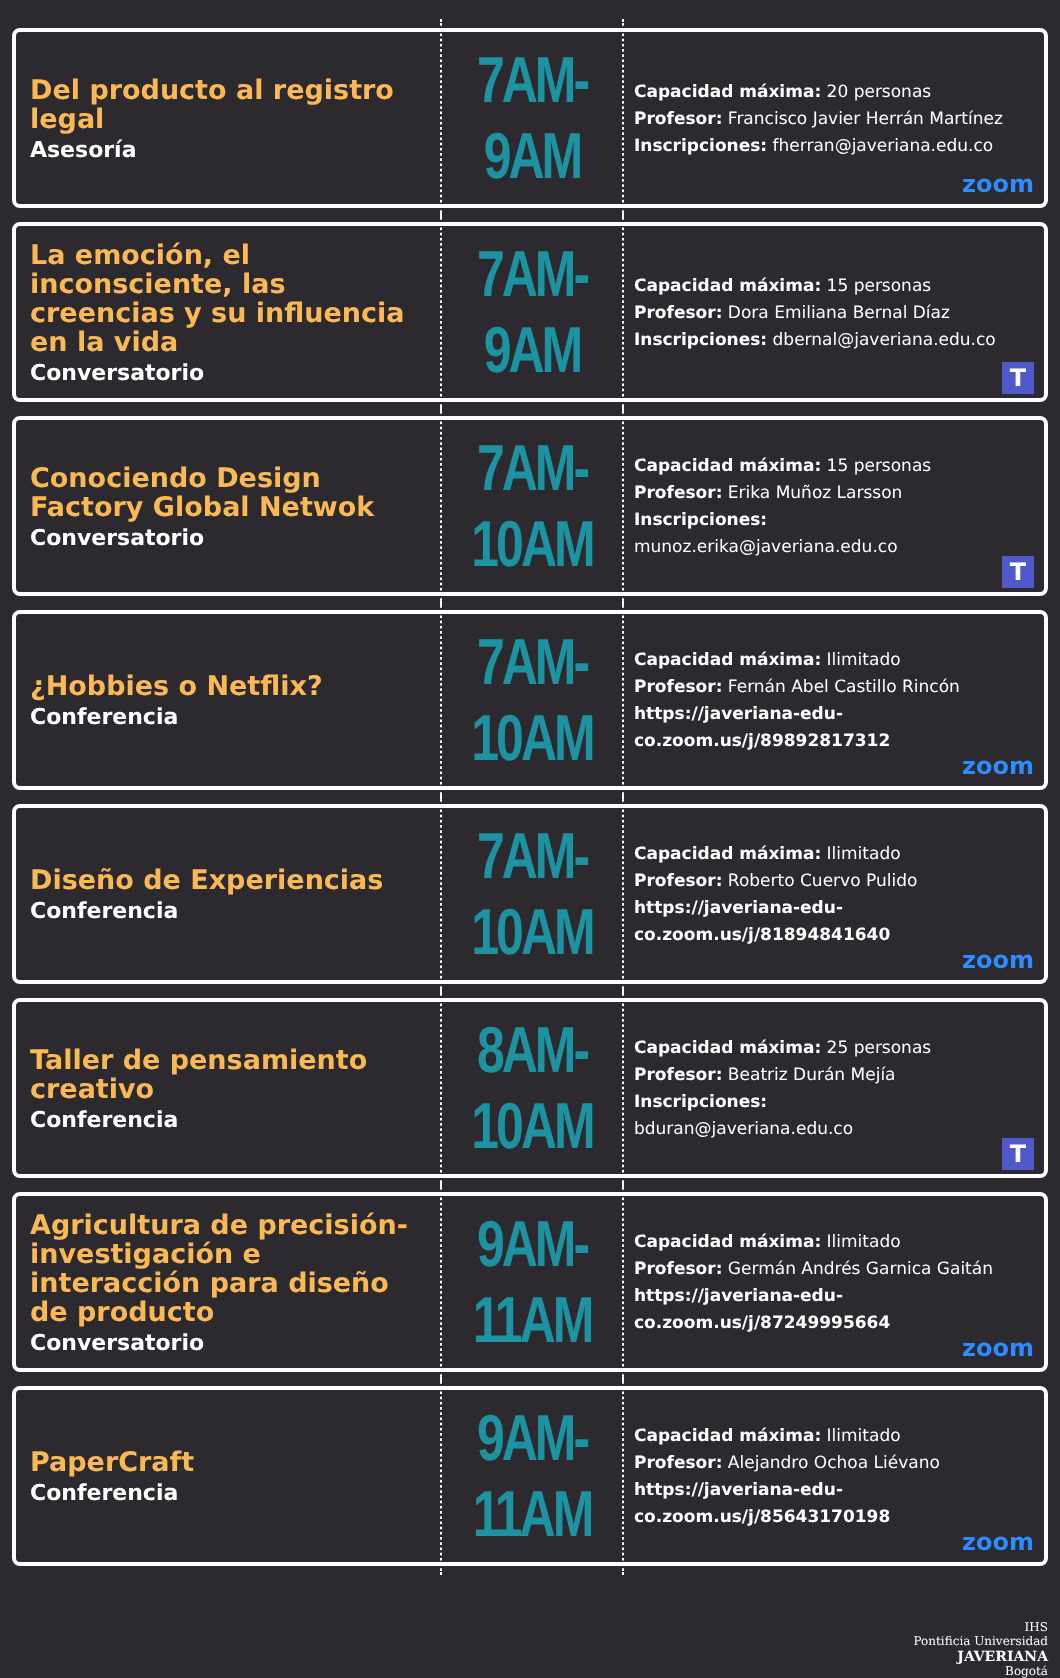Del producto al registro legal
Asesoría
7AM-9AM
Capacidad máxima: 20 personas
Profesor: Francisco Javier Herrán Martínez
Inscripciones: fherran@javeriana.edu.co
zoom
La emoción, el inconsciente, las creencias y su influencia en la vida
Conversatorio
7AM-9AM
Capacidad máxima: 15 personas
Profesor: Dora Emiliana Bernal Díaz
Inscripciones: dbernal@javeriana.edu.co
T
Conociendo Design Factory Global Netwok
Conversatorio
7AM-10AM
Capacidad máxima: 15 personas
Profesor: Erika Muñoz Larsson
Inscripciones:
munoz.erika@javeriana.edu.co
T
¿Hobbies o Netflix?
Conferencia
7AM-10AM
Capacidad máxima: Ilimitado
Profesor: Fernán Abel Castillo Rincón
https://javeriana-edu-co.zoom.us/j/89892817312
zoom
Diseño de Experiencias
Conferencia
7AM-10AM
Capacidad máxima: Ilimitado
Profesor: Roberto Cuervo Pulido
https://javeriana-edu-co.zoom.us/j/81894841640
zoom
Taller de pensamiento creativo
Conferencia
8AM-10AM
Capacidad máxima: 25 personas
Profesor: Beatriz Durán Mejía
Inscripciones:
bduran@javeriana.edu.co
T
Agricultura de precisión- investigación e interacción para diseño de producto
Conversatorio
9AM-11AM
Capacidad máxima: Ilimitado
Profesor: Germán Andrés Garnica Gaitán
https://javeriana-edu-co.zoom.us/j/87249995664
zoom
PaperCraft
Conferencia
9AM-11AM
Capacidad máxima: Ilimitado
Profesor: Alejandro Ochoa Liévano
https://javeriana-edu-co.zoom.us/j/85643170198
zoom
IHS
Pontificia Universidad
JAVERIANA
Bogotá